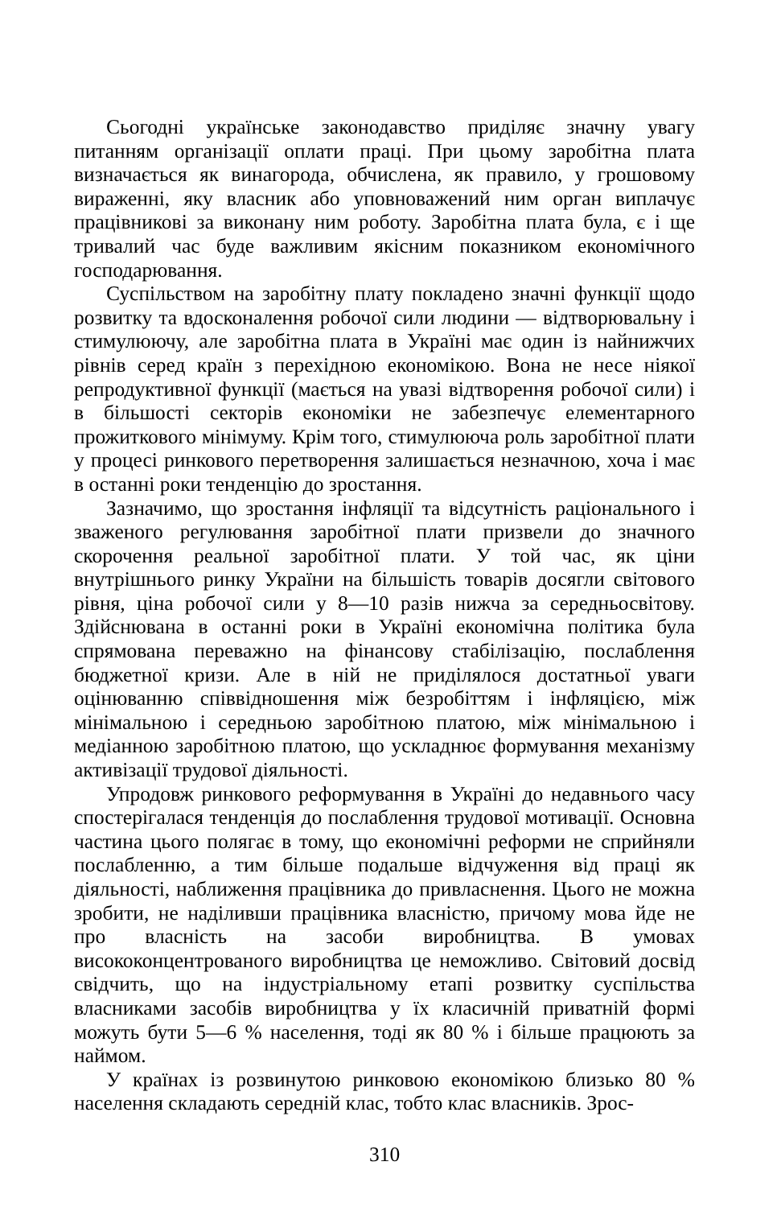Сьогодні українське законодавство приділяє значну увагу питанням організації оплати праці. При цьому заробітна плата визначається як винагорода, обчислена, як правило, у грошовому вираженні, яку власник або уповноважений ним орган виплачує працівникові за виконану ним роботу. Заробітна плата була, є і ще тривалий час буде важливим якісним показником економічного господарювання.
Суспільством на заробітну плату покладено значні функції щодо розвитку та вдосконалення робочої сили людини — відтворювальну і стимулюючу, але заробітна плата в Україні має один із найнижчих рівнів серед країн з перехідною економікою. Вона не несе ніякої репродуктивної функції (мається на увазі відтворення робочої сили) і в більшості секторів економіки не забезпечує елементарного прожиткового мінімуму. Крім того, стимулююча роль заробітної плати у процесі ринкового перетворення залишається незначною, хоча і має в останні роки тенденцію до зростання.
Зазначимо, що зростання інфляції та відсутність раціонального і зваженого регулювання заробітної плати призвели до значного скорочення реальної заробітної плати. У той час, як ціни внутрішнього ринку України на більшість товарів досягли світового рівня, ціна робочої сили у 8—10 разів нижча за середньосвітову. Здійснювана в останні роки в Україні економічна політика була спрямована переважно на фінансову стабілізацію, послаблення бюджетної кризи. Але в ній не приділялося достатньої уваги оцінюванню співвідношення між безробіттям і інфляцією, між мінімальною і середньою заробітною платою, між мінімальною і медіанною заробітною платою, що ускладнює формування механізму активізації трудової діяльності.
Упродовж ринкового реформування в Україні до недавнього часу спостерігалася тенденція до послаблення трудової мотивації. Основна частина цього полягає в тому, що економічні реформи не сприйняли послабленню, а тим більше подальше відчуження від праці як діяльності, наближення працівника до привласнення. Цього не можна зробити, не наділивши працівника власністю, причому мова йде не про власність на засоби виробництва. В умовах висококонцентрованого виробництва це неможливо. Світовий досвід свідчить, що на індустріальному етапі розвитку суспільства власниками засобів виробництва у їх класичній приватній формі можуть бути 5—6 % населення, тоді як 80 % і більше працюють за наймом.
У країнах із розвинутою ринковою економікою близько 80 % населення складають середній клас, тобто клас власників. Зрос-
310